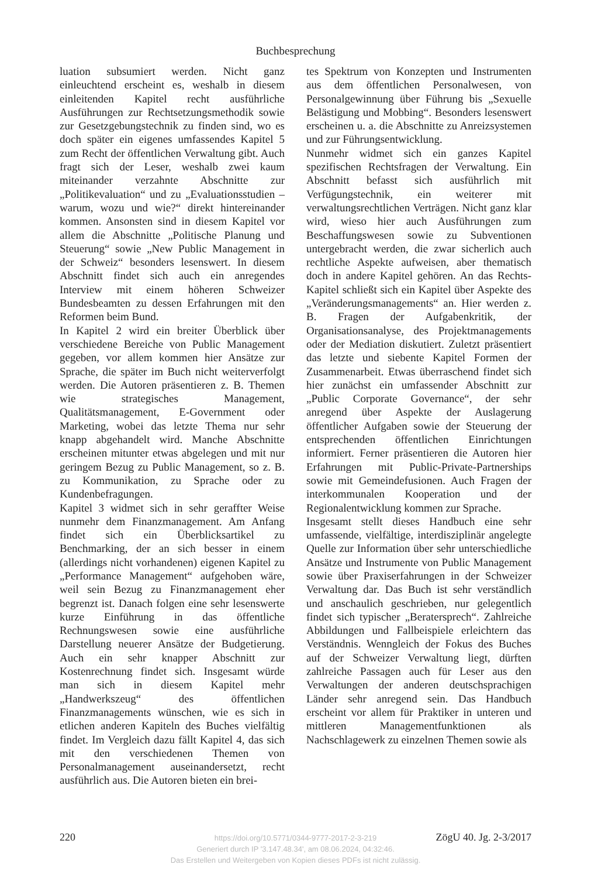Buchbesprechung
luation subsumiert werden. Nicht ganz einleuchtend erscheint es, weshalb in diesem einleitenden Kapitel recht ausführliche Ausführungen zur Rechtsetzungsmethodik sowie zur Gesetzgebungstechnik zu finden sind, wo es doch später ein eigenes umfassendes Kapitel 5 zum Recht der öffentlichen Verwaltung gibt. Auch fragt sich der Leser, weshalb zwei kaum miteinander verzahnte Abschnitte zur „Politikevaluation“ und zu „Evaluationsstudien – warum, wozu und wie?“ direkt hintereinander kommen. Ansonsten sind in diesem Kapitel vor allem die Abschnitte „Politische Planung und Steuerung“ sowie „New Public Management in der Schweiz“ besonders lesenswert. In diesem Abschnitt findet sich auch ein anregendes Interview mit einem höheren Schweizer Bundesbeamten zu dessen Erfahrungen mit den Reformen beim Bund.
In Kapitel 2 wird ein breiter Überblick über verschiedene Bereiche von Public Management gegeben, vor allem kommen hier Ansätze zur Sprache, die später im Buch nicht weiterverfolgt werden. Die Autoren präsentieren z. B. Themen wie strategisches Management, Qualitätsmanagement, E-Government oder Marketing, wobei das letzte Thema nur sehr knapp abgehandelt wird. Manche Abschnitte erscheinen mitunter etwas abgelegen und mit nur geringem Bezug zu Public Management, so z. B. zu Kommunikation, zu Sprache oder zu Kundenbefragungen.
Kapitel 3 widmet sich in sehr geraffter Weise nunmehr dem Finanzmanagement. Am Anfang findet sich ein Überblicksartikel zu Benchmarking, der an sich besser in einem (allerdings nicht vorhandenen) eigenen Kapitel zu „Performance Management“ aufgehoben wäre, weil sein Bezug zu Finanzmanagement eher begrenzt ist. Danach folgen eine sehr lesenswerte kurze Einführung in das öffentliche Rechnungswesen sowie eine ausführliche Darstellung neuerer Ansätze der Budgetierung. Auch ein sehr knapper Abschnitt zur Kostenrechnung findet sich. Insgesamt würde man sich in diesem Kapitel mehr „Handwerkszeug“ des öffentlichen Finanzmanagements wünschen, wie es sich in etlichen anderen Kapiteln des Buches vielfältig findet. Im Vergleich dazu fällt Kapitel 4, das sich mit den verschiedenen Themen von Personalmanagement auseinandersetzt, recht ausführlich aus. Die Autoren bieten ein brei-
tes Spektrum von Konzepten und Instrumenten aus dem öffentlichen Personalwesen, von Personalgewinnung über Führung bis „Sexuelle Belästigung und Mobbing“. Besonders lesenswert erscheinen u. a. die Abschnitte zu Anreizsystemen und zur Führungsentwicklung.
Nunmehr widmet sich ein ganzes Kapitel spezifischen Rechtsfragen der Verwaltung. Ein Abschnitt befasst sich ausführlich mit Verfügungstechnik, ein weiterer mit verwaltungsrechtlichen Verträgen. Nicht ganz klar wird, wieso hier auch Ausführungen zum Beschaffungswesen sowie zu Subventionen untergebracht werden, die zwar sicherlich auch rechtliche Aspekte aufweisen, aber thematisch doch in andere Kapitel gehören. An das Rechts-Kapitel schließt sich ein Kapitel über Aspekte des „Veränderungsmanagements“ an. Hier werden z. B. Fragen der Aufgabenkritik, der Organisationsanalyse, des Projektmanagements oder der Mediation diskutiert. Zuletzt präsentiert das letzte und siebente Kapitel Formen der Zusammenarbeit. Etwas überraschend findet sich hier zunächst ein umfassender Abschnitt zur „Public Corporate Governance“, der sehr anregend über Aspekte der Auslagerung öffentlicher Aufgaben sowie der Steuerung der entsprechenden öffentlichen Einrichtungen informiert. Ferner präsentieren die Autoren hier Erfahrungen mit Public-Private-Partnerships sowie mit Gemeindefusionen. Auch Fragen der interkommunalen Kooperation und der Regionalentwicklung kommen zur Sprache.
Insgesamt stellt dieses Handbuch eine sehr umfassende, vielfältige, interdisziplinär angelegte Quelle zur Information über sehr unterschiedliche Ansätze und Instrumente von Public Management sowie über Praxiserfahrungen in der Schweizer Verwaltung dar. Das Buch ist sehr verständlich und anschaulich geschrieben, nur gelegentlich findet sich typischer „Beratersprech“. Zahlreiche Abbildungen und Fallbeispiele erleichtern das Verständnis. Wenngleich der Fokus des Buches auf der Schweizer Verwaltung liegt, dürften zahlreiche Passagen auch für Leser aus den Verwaltungen der anderen deutschsprachigen Länder sehr anregend sein. Das Handbuch erscheint vor allem für Praktiker in unteren und mittleren Managementfunktionen als Nachschlagewerk zu einzelnen Themen sowie als
220 ZögU 40. Jg. 2-3/2017
https://doi.org/10.5771/0344-9777-2017-2-3-219
Generiert durch IP '3.147.48.34', am 08.06.2024, 04:32:46.
Das Erstellen und Weitergeben von Kopien dieses PDFs ist nicht zulässig.